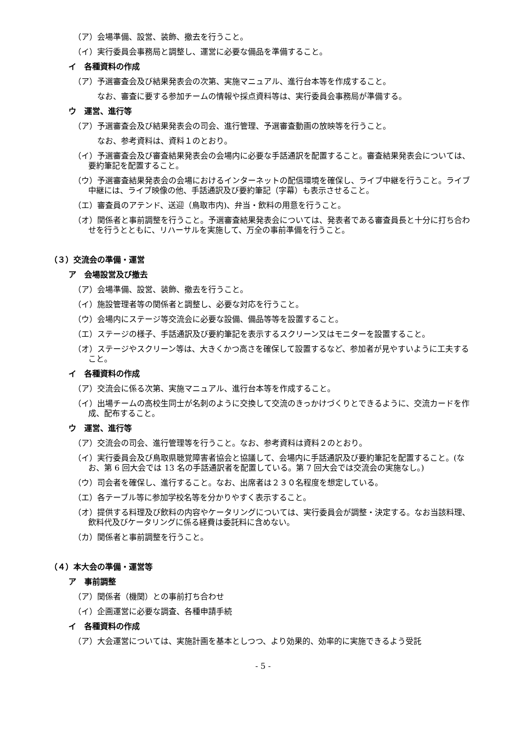（ア）会場準備、設営、装飾、撤去を行うこと。
（イ）実行委員会事務局と調整し、運営に必要な備品を準備すること。
イ　各種資料の作成
（ア）予選審査会及び結果発表会の次第、実施マニュアル、進行台本等を作成すること。
なお、審査に要する参加チームの情報や採点資料等は、実行委員会事務局が準備する。
ウ　運営、進行等
（ア）予選審査会及び結果発表会の司会、進行管理、予選審査動画の放映等を行うこと。
なお、参考資料は、資料１のとおり。
（イ）予選審査会及び審査結果発表会の会場内に必要な手話通訳を配置すること。審査結果発表会については、要約筆記を配置すること。
（ウ）予選審査結果発表会の会場におけるインターネットの配信環境を確保し、ライブ中継を行うこと。ライブ中継には、ライブ映像の他、手話通訳及び要約筆記（字幕）も表示させること。
（エ）審査員のアテンド、送迎（鳥取市内)、弁当・飲料の用意を行うこと。
（オ）関係者と事前調整を行うこと。予選審査結果発表会については、発表者である審査員長と十分に打ち合わせを行うとともに、リハーサルを実施して、万全の事前準備を行うこと。
（３）交流会の準備・運営
ア　会場設営及び撤去
（ア）会場準備、設営、装飾、撤去を行うこと。
（イ）施設管理者等の関係者と調整し、必要な対応を行うこと。
（ウ）会場内にステージ等交流会に必要な設備、備品等等を設置すること。
（エ）ステージの様子、手話通訳及び要約筆記を表示するスクリーン又はモニターを設置すること。
（オ）ステージやスクリーン等は、大きくかつ高さを確保して設置するなど、参加者が見やすいように工夫すること。
イ　各種資料の作成
（ア）交流会に係る次第、実施マニュアル、進行台本等を作成すること。
（イ）出場チームの高校生同士が名刺のように交換して交流のきっかけづくりとできるように、交流カードを作成、配布すること。
ウ　運営、進行等
（ア）交流会の司会、進行管理等を行うこと。なお、参考資料は資料２のとおり。
（イ）実行委員会及び鳥取県聴覚障害者協会と協議して、会場内に手話通訳及び要約筆記を配置すること。(なお、第 6 回大会では 13 名の手話通訳者を配置している。第 7 回大会では交流会の実施なし。)
（ウ）司会者を確保し、進行すること。なお、出席者は２３０名程度を想定している。
（エ）各テーブル等に参加学校名等を分かりやすく表示すること。
（オ）提供する料理及び飲料の内容やケータリングについては、実行委員会が調整・決定する。なお当該料理、飲料代及びケータリングに係る経費は委託料に含めない。
（カ）関係者と事前調整を行うこと。
（４）本大会の準備・運営等
ア　事前調整
（ア）関係者（機関）との事前打ち合わせ
（イ）企画運営に必要な調査、各種申請手続
イ　各種資料の作成
（ア）大会運営については、実施計画を基本としつつ、より効果的、効率的に実施できるよう受託
- 5 -